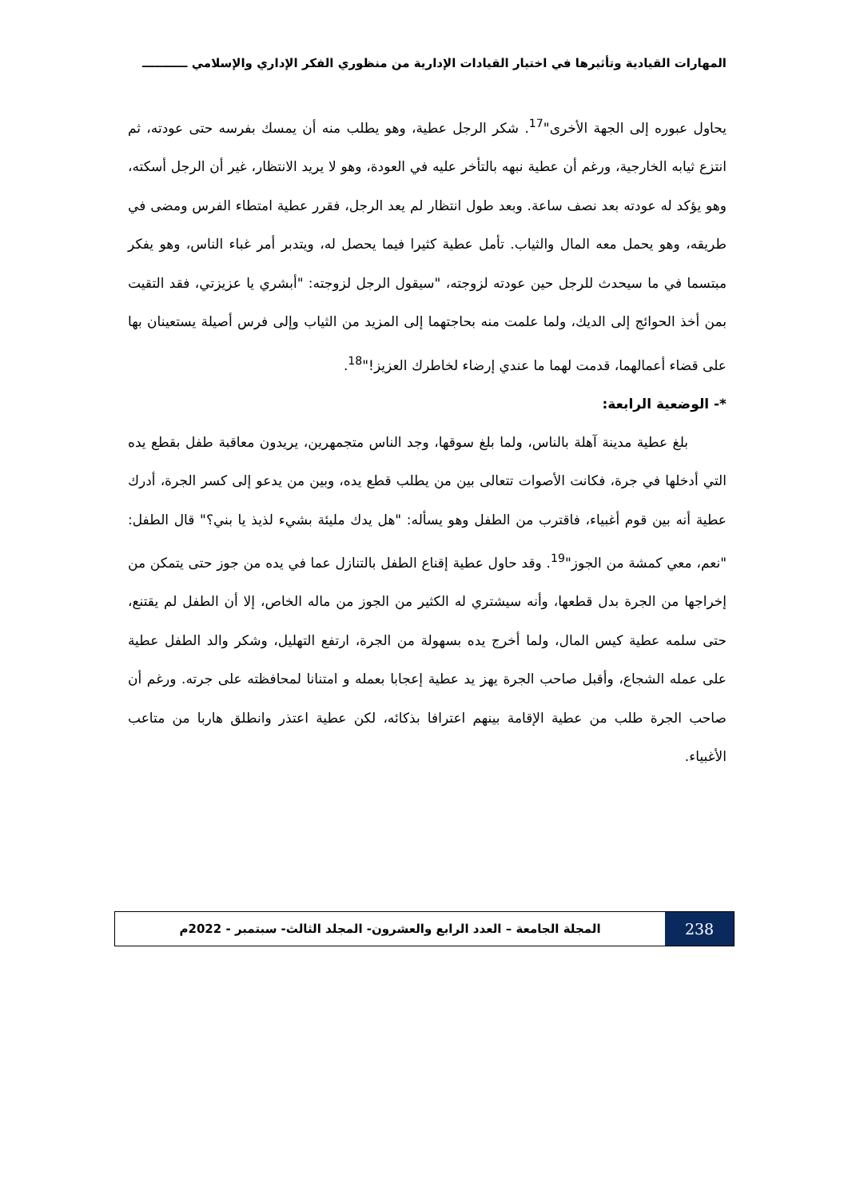المهارات القيادية وتأثيرها في اختيار القيادات الإدارية من منظوري الفكر الإداري والإسلامي ـــــــــــ
يحاول عبوره إلى الجهة الأخرى"<sup>17</sup>. شكر الرجل عطية، وهو يطلب منه أن يمسك بفرسه حتى عودته، ثم انتزع ثيابه الخارجية، ورغم أن عطية نبهه بالتأخر عليه في العودة، وهو لا يريد الانتظار، غير أن الرجل أسكته، وهو يؤكد له عودته بعد نصف ساعة. وبعد طول انتظار لم يعد الرجل، فقرر عطية امتطاء الفرس ومضى في طريقه، وهو يحمل معه المال والثياب. تأمل عطية كثيرا فيما يحصل له، ويتدبر أمر غباء الناس، وهو يفكر مبتسما في ما سيحدث للرجل حين عودته لزوجته، "سيقول الرجل لزوجته: "أبشري يا عزيزتي، فقد التقيت بمن أخذ الحوائج إلى الديك، ولما علمت منه بحاجتهما إلى المزيد من الثياب وإلى فرس أصيلة يستعينان بها على قضاء أعمالهما، قدمت لهما ما عندي إرضاء لخاطرك العزيز!"<sup>18</sup>.
*- الوضعية الرابعة:
بلغ عطية مدينة آهلة بالناس، ولما بلغ سوقها، وجد الناس متجمهرين، يريدون معاقبة طفل بقطع يده التي أدخلها في جرة، فكانت الأصوات تتعالى بين من يطلب قطع يده، وبين من يدعو إلى كسر الجرة، أدرك عطية أنه بين قوم أغبياء، فاقترب من الطفل وهو يسأله: "هل يدك مليئة بشيء لذيذ يا بني؟" قال الطفل: "نعم، معي كمشة من الجوز"<sup>19</sup>. وقد حاول عطية إقناع الطفل بالتنازل عما في يده من جوز حتى يتمكن من إخراجها من الجرة بدل قطعها، وأنه سيشتري له الكثير من الجوز من ماله الخاص، إلا أن الطفل لم يقتنع، حتى سلمه عطية كيس المال، ولما أخرج يده بسهولة من الجرة، ارتفع التهليل، وشكر والد الطفل عطية على عمله الشجاع، وأقبل صاحب الجرة يهز يد عطية إعجابا بعمله و امتنانا لمحافظته على جرته. ورغم أن صاحب الجرة طلب من عطية الإقامة بينهم اعترافا بذكائه، لكن عطية اعتذر وانطلق هاربا من متاعب الأغبياء.
238
المجلة الجامعة – العدد الرابع والعشرون- المجلد الثالث- سبتمبر - 2022م